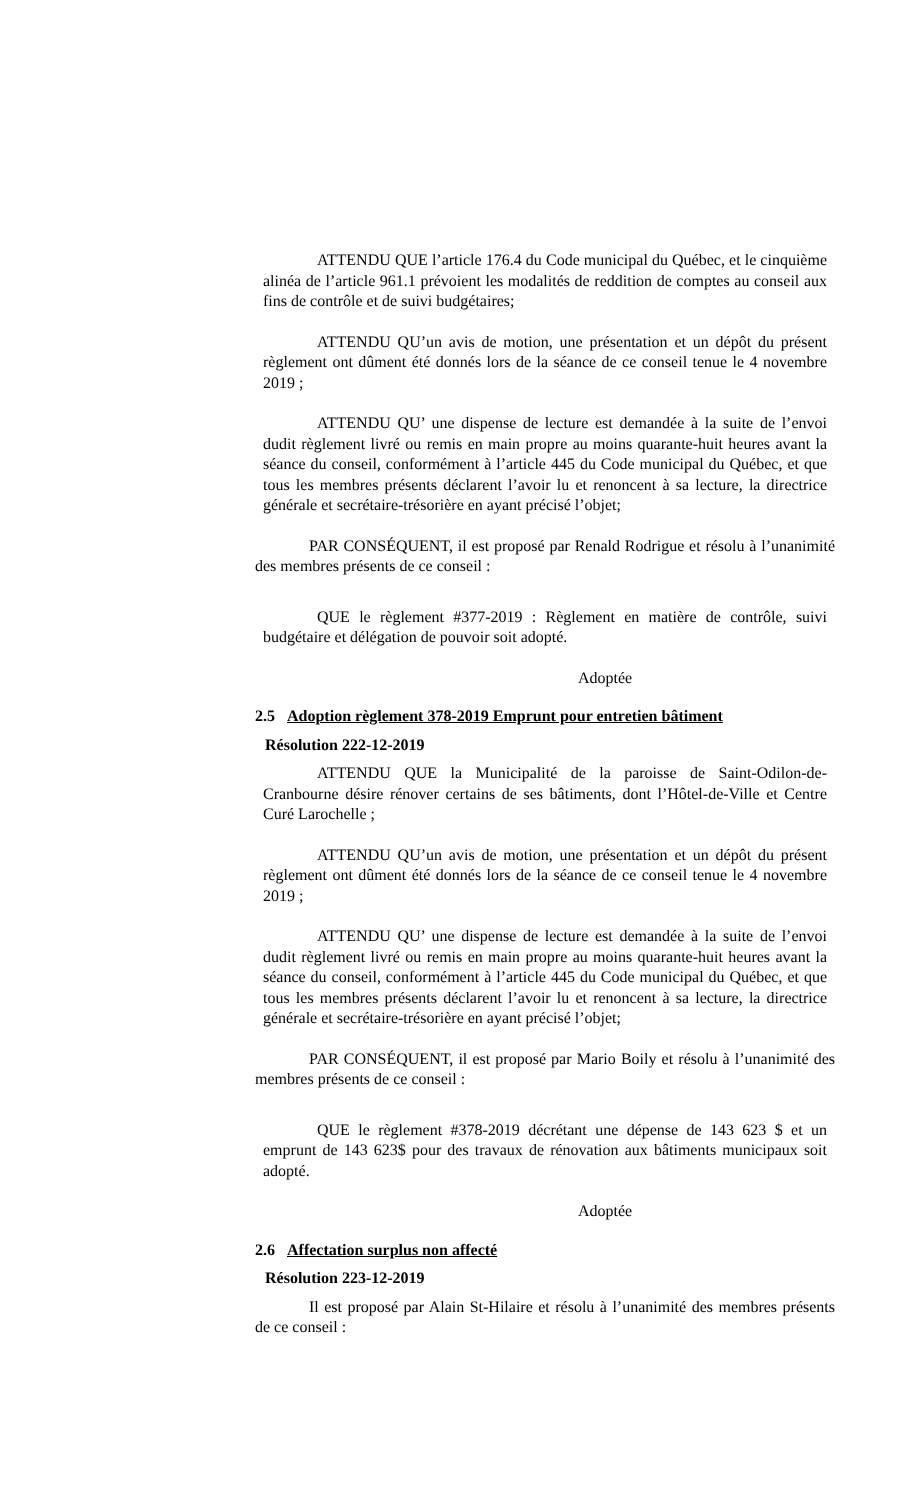ATTENDU QUE l’article 176.4 du Code municipal du Québec, et le cinquième alinéa de l’article 961.1 prévoient les modalités de reddition de comptes au conseil aux fins de contrôle et de suivi budgétaires;
ATTENDU QU’un avis de motion, une présentation et un dépôt du présent règlement ont dûment été donnés lors de la séance de ce conseil tenue le 4 novembre 2019 ;
ATTENDU QU’ une dispense de lecture est demandée à la suite de l’envoi dudit règlement livré ou remis en main propre au moins quarante-huit heures avant la séance du conseil, conformément à l’article 445 du Code municipal du Québec, et que tous les membres présents déclarent l’avoir lu et renoncent à sa lecture, la directrice générale et secrétaire-trésorière en ayant précisé l’objet;
PAR CONSÉQUENT, il est proposé par Renald Rodrigue et résolu à l’unanimité des membres présents de ce conseil :
QUE le règlement #377-2019 : Règlement en matière de contrôle, suivi budgétaire et délégation de pouvoir soit adopté.
Adoptée
2.5 Adoption règlement 378-2019 Emprunt pour entretien bâtiment
Résolution 222-12-2019
ATTENDU QUE la Municipalité de la paroisse de Saint-Odilon-de-Cranbourne désire rénover certains de ses bâtiments, dont l’Hôtel-de-Ville et Centre Curé Larochelle ;
ATTENDU QU’un avis de motion, une présentation et un dépôt du présent règlement ont dûment été donnés lors de la séance de ce conseil tenue le 4 novembre 2019 ;
ATTENDU QU’ une dispense de lecture est demandée à la suite de l’envoi dudit règlement livré ou remis en main propre au moins quarante-huit heures avant la séance du conseil, conformément à l’article 445 du Code municipal du Québec, et que tous les membres présents déclarent l’avoir lu et renoncent à sa lecture, la directrice générale et secrétaire-trésorière en ayant précisé l’objet;
PAR CONSÉQUENT, il est proposé par Mario Boily et résolu à l’unanimité des membres présents de ce conseil :
QUE le règlement #378-2019 décrétant une dépense de 143 623 $ et un emprunt de 143 623$ pour des travaux de rénovation aux bâtiments municipaux soit adopté.
Adoptée
2.6 Affectation surplus non affecté
Résolution 223-12-2019
Il est proposé par Alain St-Hilaire et résolu à l’unanimité des membres présents de ce conseil :